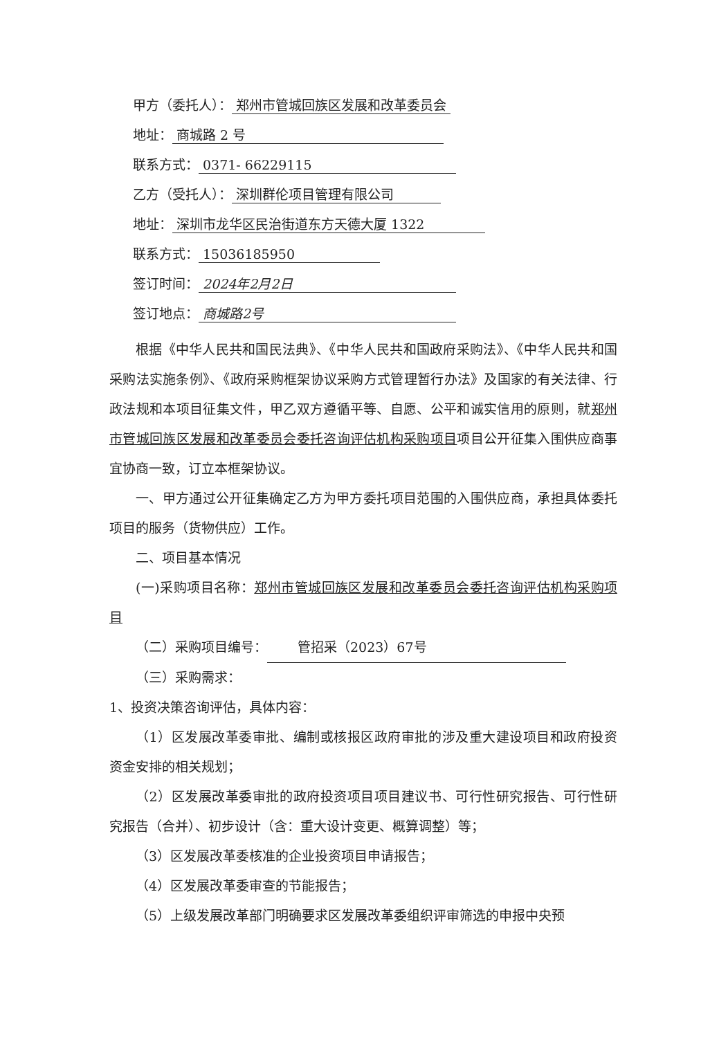甲方（委托人）： 郑州市管城回族区发展和改革委员会
地址： 商城路 2 号
联系方式： 0371- 66229115
乙方（受托人）： 深圳群伦项目管理有限公司
地址： 深圳市龙华区民治街道东方天德大厦 1322
联系方式： 15036185950
签订时间： 2024年2月2日
签订地点： 商城路2号
根据《中华人民共和国民法典》、《中华人民共和国政府采购法》、《中华人民共和国采购法实施条例》、《政府采购框架协议采购方式管理暂行办法》及国家的有关法律、行政法规和本项目征集文件，甲乙双方遵循平等、自愿、公平和诚实信用的原则，就郑州市管城回族区发展和改革委员会委托咨询评估机构采购项目项目公开征集入围供应商事宜协商一致，订立本框架协议。
一、甲方通过公开征集确定乙方为甲方委托项目范围的入围供应商，承担具体委托项目的服务（货物供应）工作。
二、项目基本情况
(一)采购项目名称：郑州市管城回族区发展和改革委员会委托咨询评估机构采购项目
（二）采购项目编号： 管招采（2023）67号
（三）采购需求：
1、投资决策咨询评估，具体内容：
（1）区发展改革委审批、编制或核报区政府审批的涉及重大建设项目和政府投资资金安排的相关规划；
（2）区发展改革委审批的政府投资项目项目建议书、可行性研究报告、可行性研究报告（合并）、初步设计（含：重大设计变更、概算调整）等；
（3）区发展改革委核准的企业投资项目申请报告；
（4）区发展改革委审查的节能报告；
（5）上级发展改革部门明确要求区发展改革委组织评审筛选的申报中央预